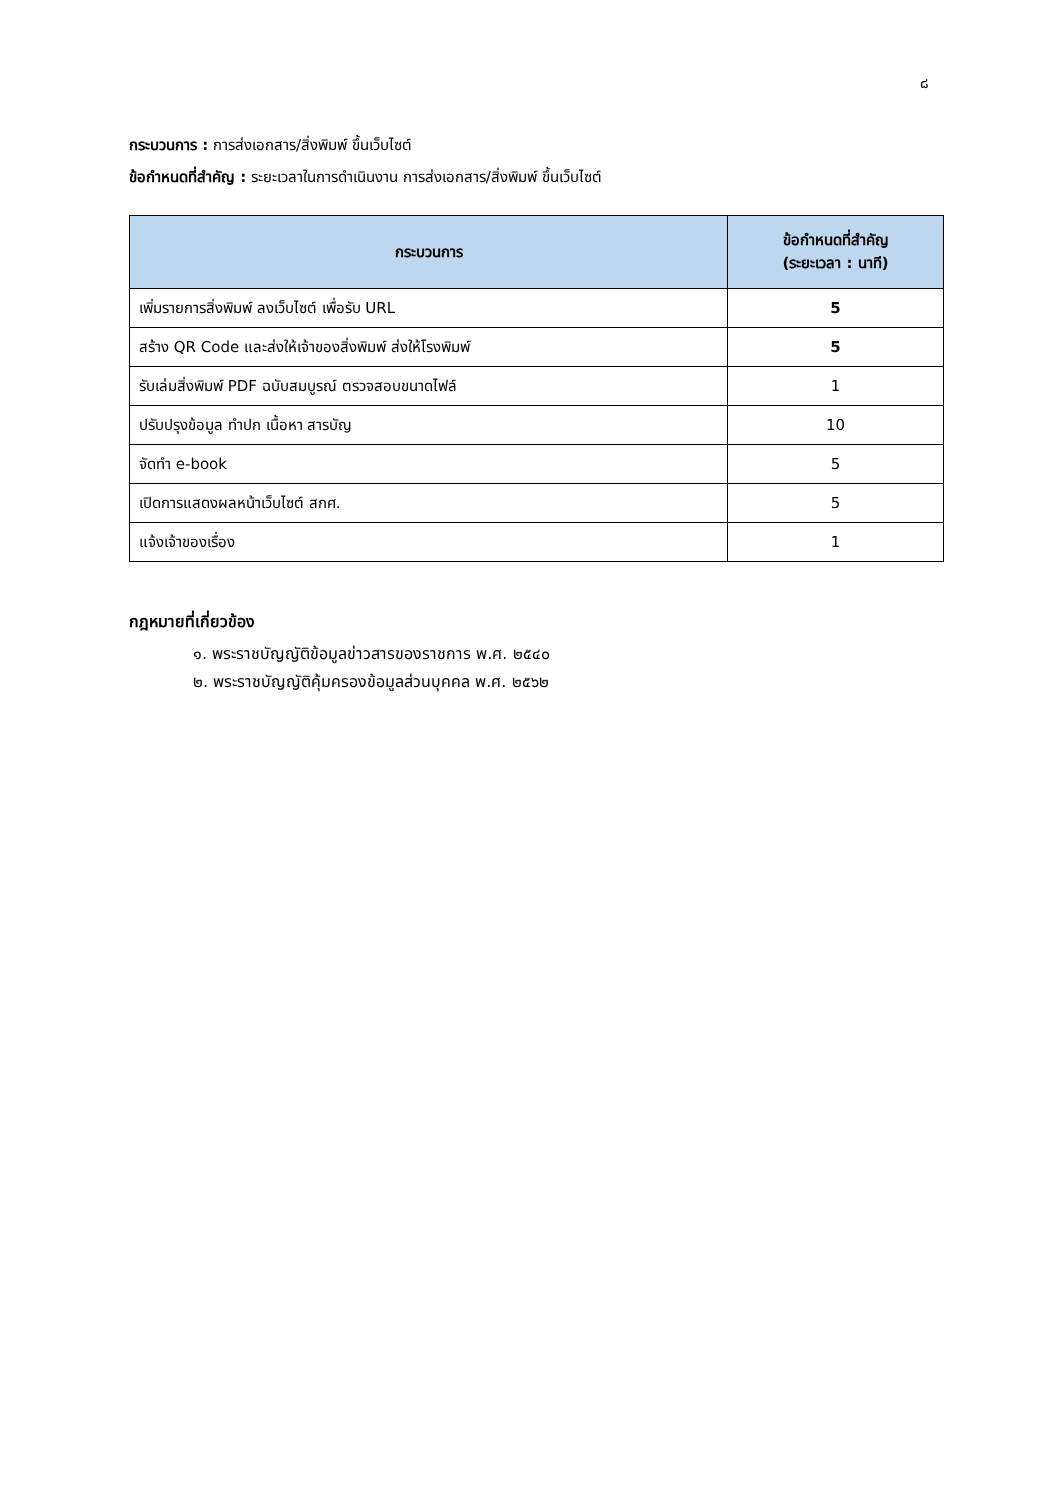๘
กระบวนการ : การส่งเอกสาร/สิ่งพิมพ์ ขึ้นเว็บไซต์
ข้อกำหนดที่สำคัญ : ระยะเวลาในการดำเนินงาน การส่งเอกสาร/สิ่งพิมพ์ ขึ้นเว็บไซต์
| กระบวนการ | ข้อกำหนดที่สำคัญ (ระยะเวลา : นาที) |
| --- | --- |
| เพิ่มรายการสิ่งพิมพ์ ลงเว็บไซต์ เพื่อรับ URL | 5 |
| สร้าง QR Code และส่งให้เจ้าของสิ่งพิมพ์ ส่งให้โรงพิมพ์ | 5 |
| รับเล่มสิ่งพิมพ์ PDF ฉบับสมบูรณ์ ตรวจสอบขนาดไฟล์ | 1 |
| ปรับปรุงข้อมูล ทำปก เนื้อหา สารบัญ | 10 |
| จัดทำ e-book | 5 |
| เปิดการแสดงผลหน้าเว็บไซต์ สกศ. | 5 |
| แจ้งเจ้าของเรื่อง | 1 |
กฎหมายที่เกี่ยวข้อง
๑. พระราชบัญญัติข้อมูลข่าวสารของราชการ พ.ศ. ๒๕๔๐
๒. พระราชบัญญัติคุ้มครองข้อมูลส่วนบุคคล พ.ศ. ๒๕๖๒